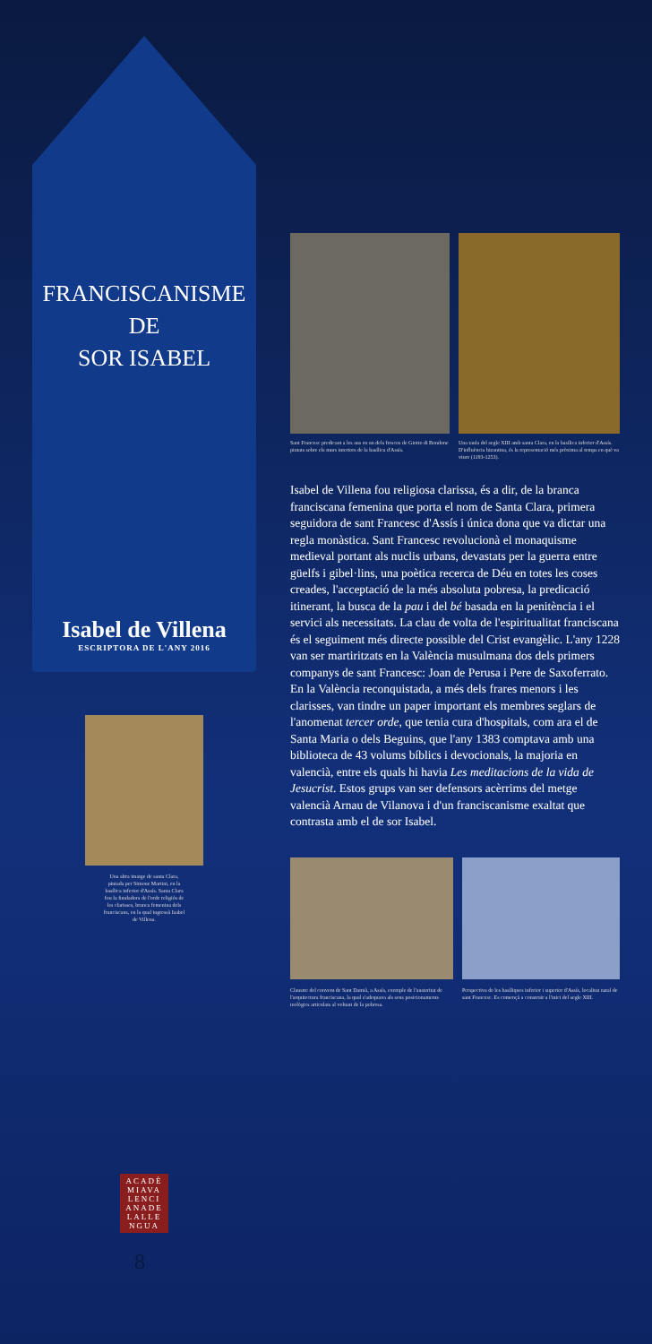FRANCISCANISME
DE
SOR ISABEL
Isabel de Villena
ESCRIPTORA DE L'ANY 2016
Una altra imatge de santa Clara, pintada per Simone Martini, en la basílica inferior d'Assís. Santa Clara fou la fundadora de l'orde religiós de les clarisses, branca femenina dels franciscans, en la qual ingressà Isabel de Villena.
Sant Francesc predicant a les aus en un dels frescos de Giotto di Bondone pintats sobre els murs interiors de la basílica d'Assís.
Una taula del segle XIII amb santa Clara, en la basílica inferior d'Assís. D'influència bizantina, és la representació més pròxima al temps en què va viure (1193-1253).
Isabel de Villena fou religiosa clarissa, és a dir, de la branca franciscana femenina que porta el nom de Santa Clara, primera seguidora de sant Francesc d'Assís i única dona que va dictar una regla monàstica. Sant Francesc revolucionà el monaquisme medieval portant als nuclis urbans, devastats per la guerra entre güelfs i gibel·lins, una poètica recerca de Déu en totes les coses creades, l'acceptació de la més absoluta pobresa, la predicació itinerant, la busca de la pau i del bé basada en la penitència i el servici als necessitats. La clau de volta de l'espiritualitat franciscana és el seguiment més directe possible del Crist evangèlic. L'any 1228 van ser martiritzats en la València musulmana dos dels primers companys de sant Francesc: Joan de Perusa i Pere de Saxoferrato. En la València reconquistada, a més dels frares menors i les clarisses, van tindre un paper important els membres seglars de l'anomenat tercer orde, que tenia cura d'hospitals, com ara el de Santa Maria o dels Beguins, que l'any 1383 comptava amb una biblioteca de 43 volums bíblics i devocionals, la majoria en valencià, entre els quals hi havia Les meditacions de la vida de Jesucrist. Estos grups van ser defensors acèrrims del metge valencià Arnau de Vilanova i d'un franciscanisme exaltat que contrasta amb el de sor Isabel.
Claustre del convent de Sant Damià, a Assís, exemple de l'austeritat de l'arquitectura franciscana, la qual s'adequava als seus posicionaments teològics articulats al voltant de la pobresa.
Perspectiva de les basíliques inferior i superior d'Assís, localitat natal de sant Francesc. Es començà a construir a l'inici del segle XIII.
ACADÈ MIAVA LENCI ANADE LALLE NGUA
8